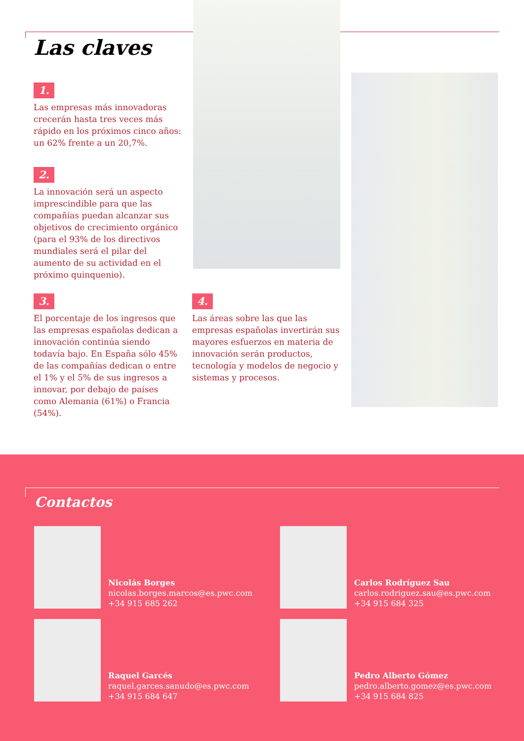Las claves
1.
Las empresas más innovadoras crecerán hasta tres veces más rápido en los próximos cinco años: un 62% frente a un 20,7%.
2.
La innovación será un aspecto imprescindible para que las compañías puedan alcanzar sus objetivos de crecimiento orgánico (para el 93% de los directivos mundiales será el pilar del aumento de su actividad en el próximo quinquenio).
3.
El porcentaje de los ingresos que las empresas españolas dedican a innovación continúa siendo todavía bajo. En España sólo 45% de las compañías dedican o entre el 1% y el 5% de sus ingresos a innovar, por debajo de países como Alemania (61%) o Francia (54%).
4.
Las áreas sobre las que las empresas españolas invertirán sus mayores esfuerzos en materia de innovación serán productos, tecnología y modelos de negocio y sistemas y procesos.
Contactos
Nicolás Borges
nicolas.borges.marcos@es.pwc.com
+34 915 685 262
Carlos Rodríguez Sau
carlos.rodriguez.sau@es.pwc.com
+34 915 684 325
Raquel Garcés
raquel.garces.sanudo@es.pwc.com
+34 915 684 647
Pedro Alberto Gómez
pedro.alberto.gomez@es.pwc.com
+34 915 684 825